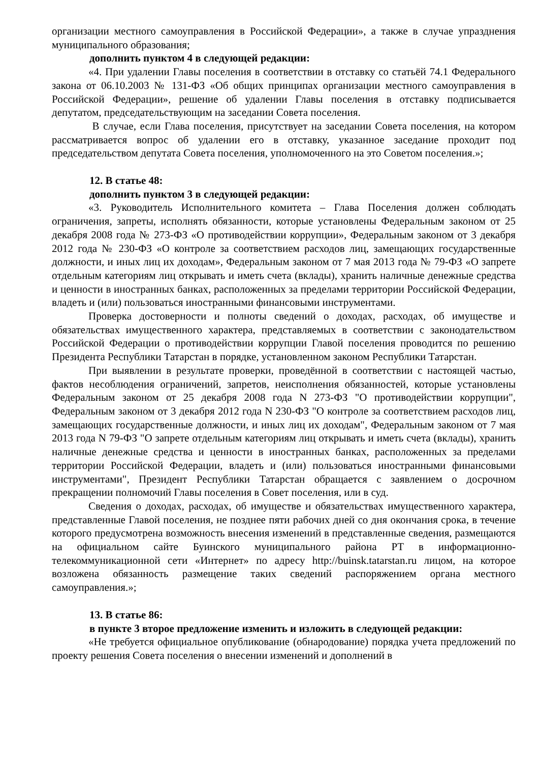организации местного самоуправления в Российской Федерации», а также в случае упразднения муниципального образования;
дополнить пунктом 4 в следующей редакции:
«4. При удалении Главы поселения в соответствии в отставку со статьёй 74.1 Федерального закона от 06.10.2003 № 131-ФЗ «Об общих принципах организации местного самоуправления в Российской Федерации», решение об удалении Главы поселения в отставку подписывается депутатом, председательствующим на заседании Совета поселения.
В случае, если Глава поселения, присутствует на заседании Совета поселения, на котором рассматривается вопрос об удалении его в отставку, указанное заседание проходит под председательством депутата Совета поселения, уполномоченного на это Советом поселения.»;
12. В статье 48:
дополнить пунктом 3 в следующей редакции:
«3. Руководитель Исполнительного комитета – Глава Поселения должен соблюдать ограничения, запреты, исполнять обязанности, которые установлены Федеральным законом от 25 декабря 2008 года № 273-ФЗ «О противодействии коррупции», Федеральным законом от 3 декабря 2012 года № 230-ФЗ «О контроле за соответствием расходов лиц, замещающих государственные должности, и иных лиц их доходам», Федеральным законом от 7 мая 2013 года № 79-ФЗ «О запрете отдельным категориям лиц открывать и иметь счета (вклады), хранить наличные денежные средства и ценности в иностранных банках, расположенных за пределами территории Российской Федерации, владеть и (или) пользоваться иностранными финансовыми инструментами.
Проверка достоверности и полноты сведений о доходах, расходах, об имуществе и обязательствах имущественного характера, представляемых в соответствии с законодательством Российской Федерации о противодействии коррупции Главой поселения проводится по решению Президента Республики Татарстан в порядке, установленном законом Республики Татарстан.
При выявлении в результате проверки, проведённой в соответствии с настоящей частью, фактов несоблюдения ограничений, запретов, неисполнения обязанностей, которые установлены Федеральным законом от 25 декабря 2008 года N 273-ФЗ "О противодействии коррупции", Федеральным законом от 3 декабря 2012 года N 230-ФЗ "О контроле за соответствием расходов лиц, замещающих государственные должности, и иных лиц их доходам", Федеральным законом от 7 мая 2013 года N 79-ФЗ "О запрете отдельным категориям лиц открывать и иметь счета (вклады), хранить наличные денежные средства и ценности в иностранных банках, расположенных за пределами территории Российской Федерации, владеть и (или) пользоваться иностранными финансовыми инструментами", Президент Республики Татарстан обращается с заявлением о досрочном прекращении полномочий Главы поселения в Совет поселения, или в суд.
Сведения о доходах, расходах, об имуществе и обязательствах имущественного характера, представленные Главой поселения, не позднее пяти рабочих дней со дня окончания срока, в течение которого предусмотрена возможность внесения изменений в представленные сведения, размещаются на официальном сайте Буинского муниципального района РТ в информационно-телекоммуникационной сети «Интернет» по адресу http://buinsk.tatarstan.ru лицом, на которое возложена обязанность размещение таких сведений распоряжением органа местного самоуправления.»;
13. В статье 86:
в пункте 3 второе предложение изменить и изложить в следующей редакции:
«Не требуется официальное опубликование (обнародование) порядка учета предложений по проекту решения Совета поселения о внесении изменений и дополнений в